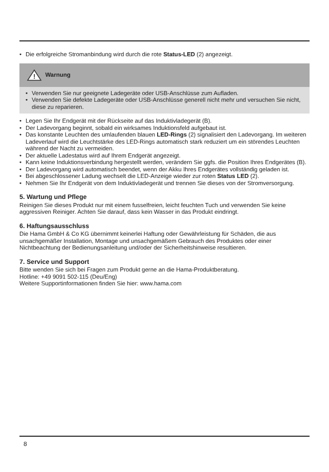• Die erfolgreiche Stromanbindung wird durch die rote Status-LED (2) angezeigt.
!
Warnung
• Verwenden Sie nur geeignete Ladegeräte oder USB-Anschlüsse zum Aufladen.
• Verwenden Sie defekte Ladegeräte oder USB-Anschlüsse generell nicht mehr und versuchen Sie nicht, diese zu reparieren.
• Legen Sie Ihr Endgerät mit der Rückseite auf das Induktivladegerät (B).
• Der Ladevorgang beginnt, sobald ein wirksames Induktionsfeld aufgebaut ist.
• Das konstante Leuchten des umlaufenden blauen LED-Rings (2) signalisiert den Ladevorgang. Im weiteren Ladeverlauf wird die Leuchtstärke des LED-Rings automatisch stark reduziert um ein störendes Leuchten während der Nacht zu vermeiden.
• Der aktuelle Ladestatus wird auf Ihrem Endgerät angezeigt.
• Kann keine Induktionsverbindung hergestellt werden, verändern Sie ggfs. die Position Ihres Endgerätes (B).
• Der Ladevorgang wird automatisch beendet, wenn der Akku Ihres Endgerätes vollständig geladen ist.
• Bei abgeschlossener Ladung wechselt die LED-Anzeige wieder zur roten Status LED (2).
• Nehmen Sie Ihr Endgerät von dem Induktivladegerät und trennen Sie dieses von der Stromversorgung.
5. Wartung und Pflege
Reinigen Sie dieses Produkt nur mit einem fusselfreien, leicht feuchten Tuch und verwenden Sie keine aggressiven Reiniger. Achten Sie darauf, dass kein Wasser in das Produkt eindringt.
6. Haftungsausschluss
Die Hama GmbH & Co KG übernimmt keinerlei Haftung oder Gewährleistung für Schäden, die aus unsachgemäßer Installation, Montage und unsachgemäßem Gebrauch des Produktes oder einer Nichtbeachtung der Bedienungsanleitung und/oder der Sicherheitshinweise resultieren.
7. Service und Support
Bitte wenden Sie sich bei Fragen zum Produkt gerne an die Hama-Produktberatung.
Hotline: +49 9091 502-115 (Deu/Eng)
Weitere Supportinformationen finden Sie hier: www.hama.com
8